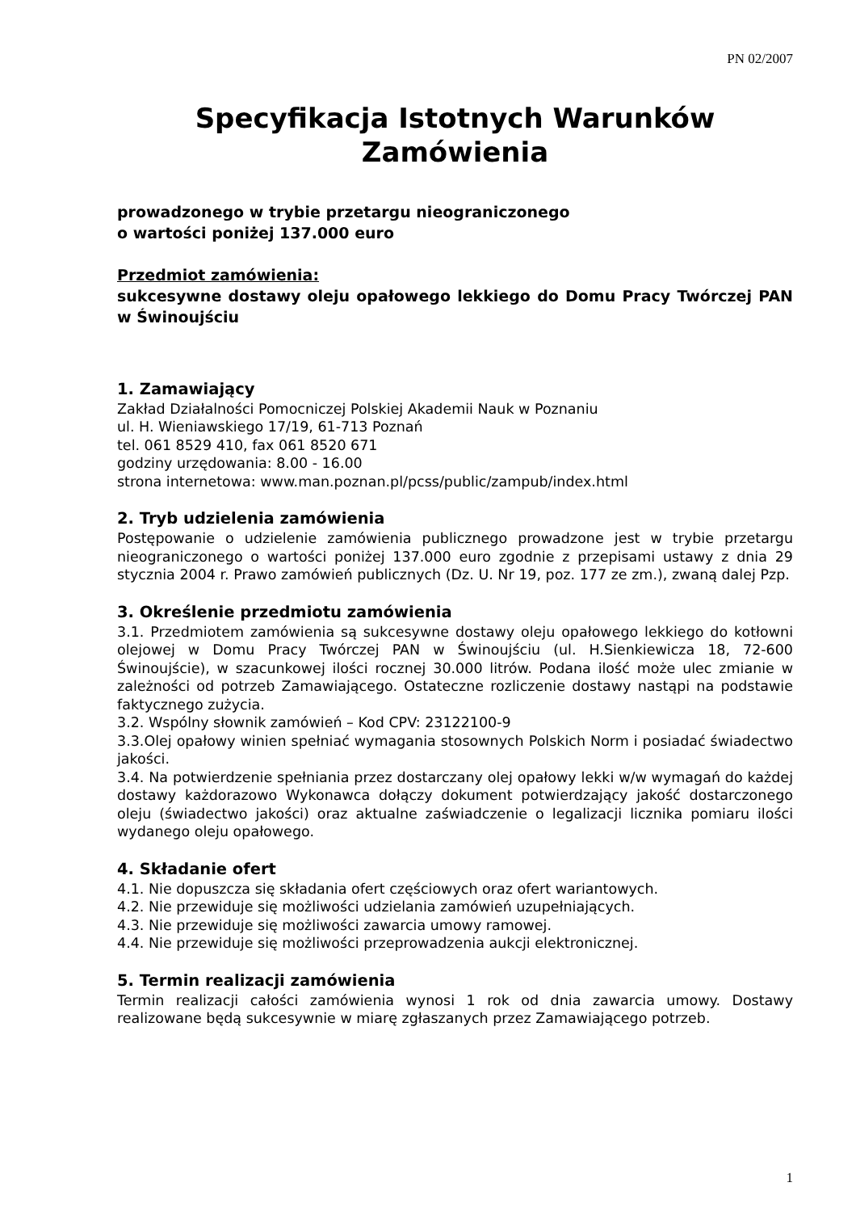PN 02/2007
Specyfikacja Istotnych Warunków
Zamówienia
prowadzonego w trybie przetargu nieograniczonego
o wartości poniżej 137.000 euro
Przedmiot zamówienia:
sukcesywne dostawy oleju opałowego lekkiego do Domu Pracy Twórczej PAN w Świnoujściu
1. Zamawiający
Zakład Działalności Pomocniczej Polskiej Akademii Nauk w Poznaniu
ul. H. Wieniawskiego 17/19, 61-713 Poznań
tel. 061 8529 410, fax 061 8520 671
godziny urzędowania: 8.00 - 16.00
strona internetowa: www.man.poznan.pl/pcss/public/zampub/index.html
2. Tryb udzielenia zamówienia
Postępowanie o udzielenie zamówienia publicznego prowadzone jest w trybie przetargu nieograniczonego o wartości poniżej 137.000 euro zgodnie z przepisami ustawy z dnia 29 stycznia 2004 r. Prawo zamówień publicznych (Dz. U. Nr 19, poz. 177 ze zm.), zwaną dalej Pzp.
3. Określenie przedmiotu zamówienia
3.1. Przedmiotem zamówienia są sukcesywne dostawy oleju opałowego lekkiego do kotłowni olejowej w Domu Pracy Twórczej PAN w Świnoujściu (ul. H.Sienkiewicza 18, 72-600 Świnoujście), w szacunkowej ilości rocznej 30.000 litrów. Podana ilość może ulec zmianie w zależności od potrzeb Zamawiającego. Ostateczne rozliczenie dostawy nastąpi na podstawie faktycznego zużycia.
3.2. Wspólny słownik zamówień – Kod CPV: 23122100-9
3.3.Olej opałowy winien spełniać wymagania stosownych Polskich Norm i posiadać świadectwo jakości.
3.4. Na potwierdzenie spełniania przez dostarczany olej opałowy lekki w/w wymagań do każdej dostawy każdorazowo Wykonawca dołączy dokument potwierdzający jakość dostarczonego oleju (świadectwo jakości) oraz aktualne zaświadczenie o legalizacji licznika pomiaru ilości wydanego oleju opałowego.
4. Składanie ofert
4.1. Nie dopuszcza się składania ofert częściowych oraz ofert wariantowych.
4.2. Nie przewiduje się możliwości udzielania zamówień uzupełniających.
4.3. Nie przewiduje się możliwości zawarcia umowy ramowej.
4.4. Nie przewiduje się możliwości przeprowadzenia aukcji elektronicznej.
5. Termin realizacji zamówienia
Termin realizacji całości zamówienia wynosi 1 rok od dnia zawarcia umowy. Dostawy realizowane będą sukcesywnie w miarę zgłaszanych przez Zamawiającego potrzeb.
1